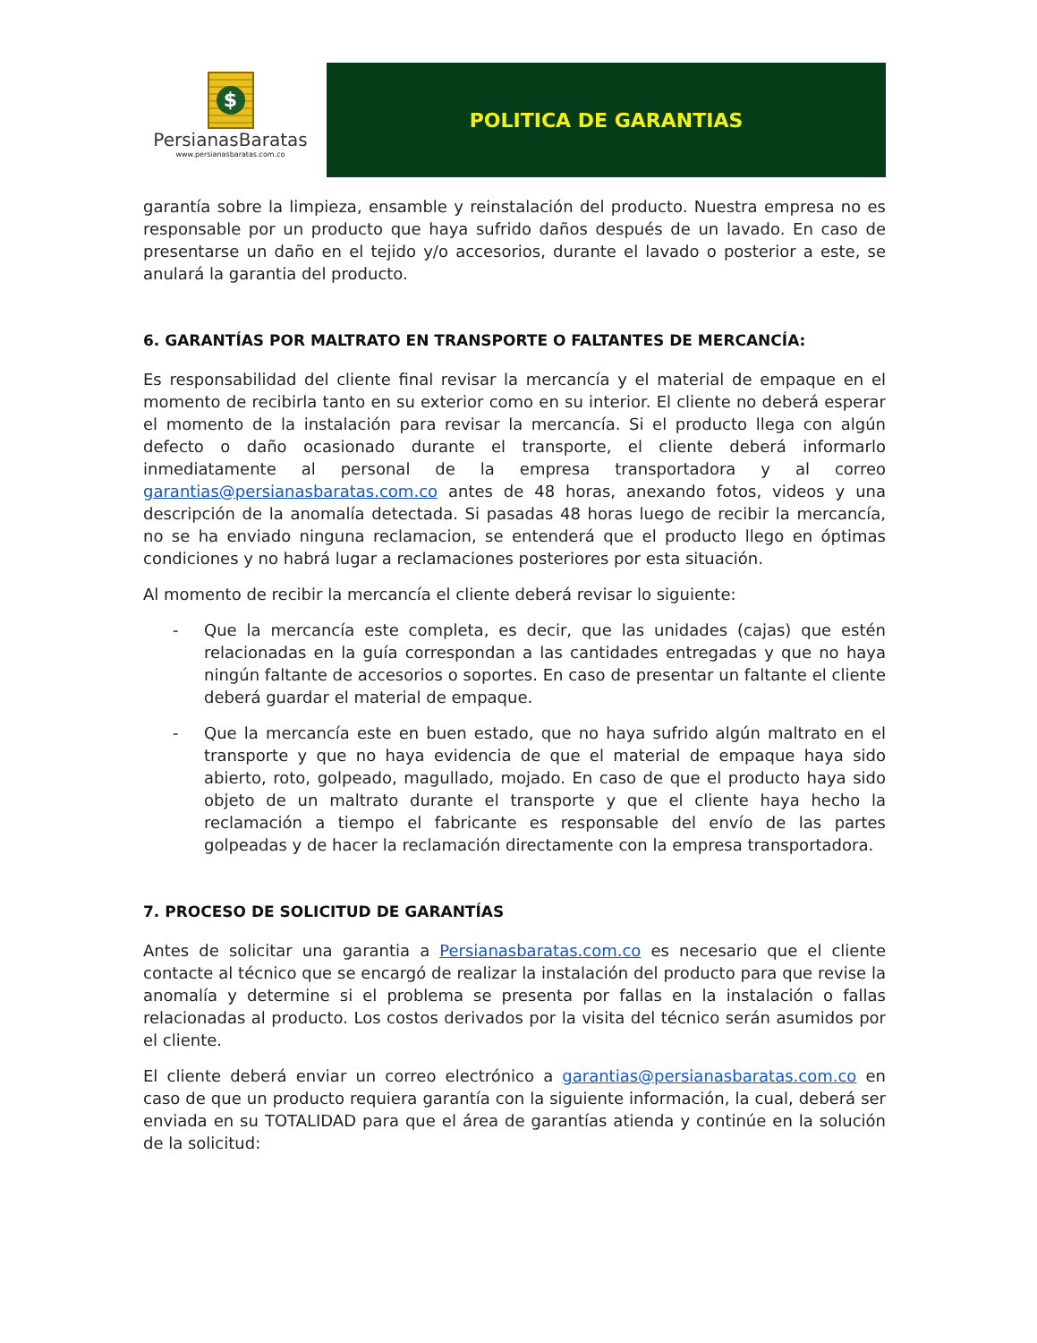$
PersianasBaratas
www.persianasbaratas.com.co
POLITICA DE GARANTIAS
garantía sobre la limpieza, ensamble y reinstalación del producto. Nuestra empresa no es responsable por un producto que haya sufrido daños después de un lavado. En caso de presentarse un daño en el tejido y/o accesorios, durante el lavado o posterior a este, se anulará la garantia del producto.
6. GARANTÍAS POR MALTRATO EN TRANSPORTE O FALTANTES DE MERCANCÍA:
Es responsabilidad del cliente final revisar la mercancía y el material de empaque en el momento de recibirla tanto en su exterior como en su interior. El cliente no deberá esperar el momento de la instalación para revisar la mercancía. Si el producto llega con algún defecto o daño ocasionado durante el transporte, el cliente deberá informarlo inmediatamente al personal de la empresa transportadora y al correo garantias@persianasbaratas.com.co antes de 48 horas, anexando fotos, videos y una descripción de la anomalía detectada. Si pasadas 48 horas luego de recibir la mercancía, no se ha enviado ninguna reclamacion, se entenderá que el producto llego en óptimas condiciones y no habrá lugar a reclamaciones posteriores por esta situación.
Al momento de recibir la mercancía el cliente deberá revisar lo siguiente:
- Que la mercancía este completa, es decir, que las unidades (cajas) que estén relacionadas en la guía correspondan a las cantidades entregadas y que no haya ningún faltante de accesorios o soportes. En caso de presentar un faltante el cliente deberá guardar el material de empaque.
- Que la mercancía este en buen estado, que no haya sufrido algún maltrato en el transporte y que no haya evidencia de que el material de empaque haya sido abierto, roto, golpeado, magullado, mojado. En caso de que el producto haya sido objeto de un maltrato durante el transporte y que el cliente haya hecho la reclamación a tiempo el fabricante es responsable del envío de las partes golpeadas y de hacer la reclamación directamente con la empresa transportadora.
7. PROCESO DE SOLICITUD DE GARANTÍAS
Antes de solicitar una garantia a Persianasbaratas.com.co es necesario que el cliente contacte al técnico que se encargó de realizar la instalación del producto para que revise la anomalía y determine si el problema se presenta por fallas en la instalación o fallas relacionadas al producto. Los costos derivados por la visita del técnico serán asumidos por el cliente.
El cliente deberá enviar un correo electrónico a garantias@persianasbaratas.com.co en caso de que un producto requiera garantía con la siguiente información, la cual, deberá ser enviada en su TOTALIDAD para que el área de garantías atienda y continúe en la solución de la solicitud: